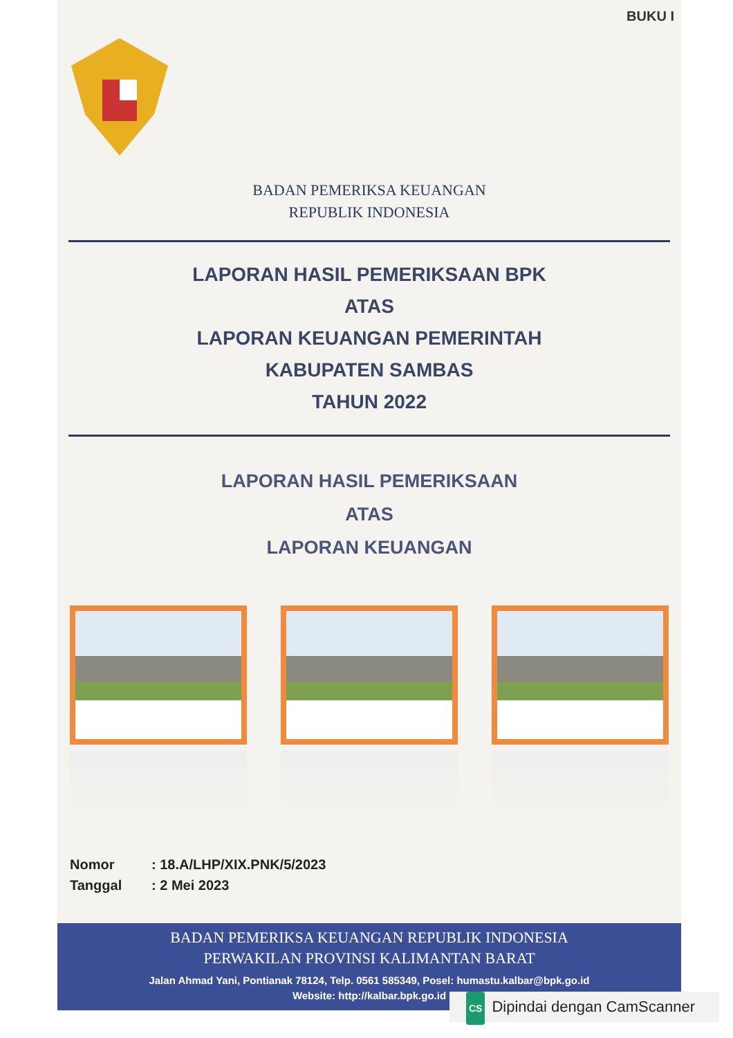BUKU I
BADAN PEMERIKSA KEUANGAN
REPUBLIK INDONESIA
LAPORAN HASIL PEMERIKSAAN BPK
ATAS
LAPORAN KEUANGAN PEMERINTAH
KABUPATEN SAMBAS
TAHUN 2022
LAPORAN HASIL PEMERIKSAAN
ATAS
LAPORAN KEUANGAN
Nomor: 18.A/LHP/XIX.PNK/5/2023
Tanggal: 2 Mei 2023
BADAN PEMERIKSA KEUANGAN REPUBLIK INDONESIA
PERWAKILAN PROVINSI KALIMANTAN BARAT
Jalan Ahmad Yani, Pontianak 78124, Telp. 0561 585349, Posel: humastu.kalbar@bpk.go.id
Website: http://kalbar.bpk.go.id
CS Dipindai dengan CamScanner